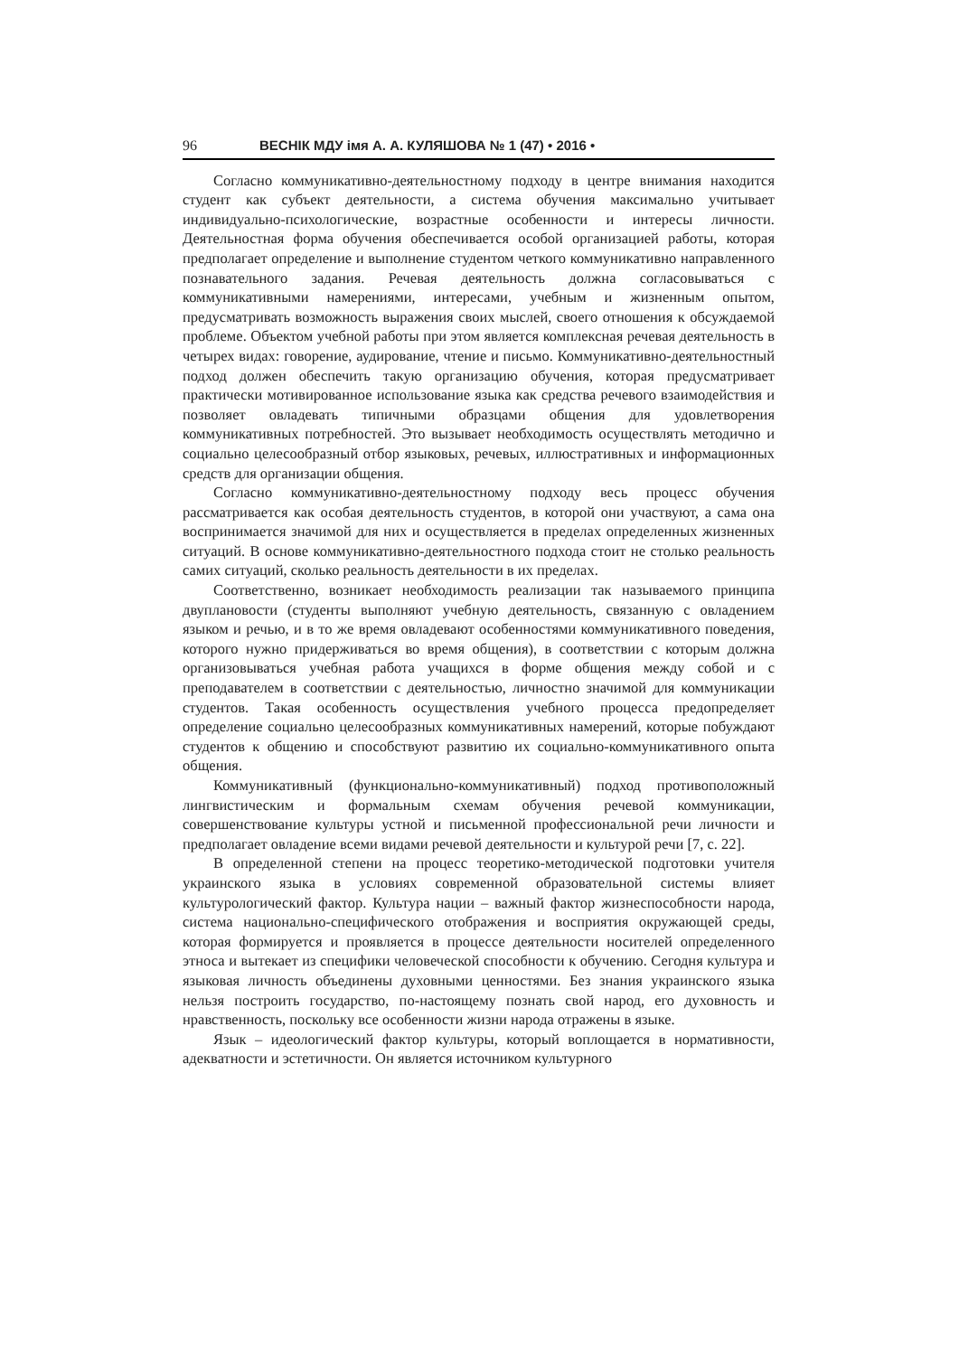96 ВЕСНІК МДУ імя А. А. КУЛЯШОВА № 1 (47) • 2016 •
Согласно коммуникативно-деятельностному подходу в центре внимания находится студент как субъект деятельности, а система обучения максимально учитывает индивидуально-психологические, возрастные особенности и интересы личности. Деятельностная форма обучения обеспечивается особой организацией работы, которая предполагает определение и выполнение студентом четкого коммуникативно направленного познавательного задания. Речевая деятельность должна согласовываться с коммуникативными намерениями, интересами, учебным и жизненным опытом, предусматривать возможность выражения своих мыслей, своего отношения к обсуждаемой проблеме. Объектом учебной работы при этом является комплексная речевая деятельность в четырех видах: говорение, аудирование, чтение и письмо. Коммуникативно-деятельностный подход должен обеспечить такую организацию обучения, которая предусматривает практически мотивированное использование языка как средства речевого взаимодействия и позволяет овладевать типичными образцами общения для удовлетворения коммуникативных потребностей. Это вызывает необходимость осуществлять методично и социально целесообразный отбор языковых, речевых, иллюстративных и информационных средств для организации общения.
Согласно коммуникативно-деятельностному подходу весь процесс обучения рассматривается как особая деятельность студентов, в которой они участвуют, а сама она воспринимается значимой для них и осуществляется в пределах определенных жизненных ситуаций. В основе коммуникативно-деятельностного подхода стоит не столько реальность самих ситуаций, сколько реальность деятельности в их пределах.
Соответственно, возникает необходимость реализации так называемого принципа двуплановости (студенты выполняют учебную деятельность, связанную с овладением языком и речью, и в то же время овладевают особенностями коммуникативного поведения, которого нужно придерживаться во время общения), в соответствии с которым должна организовываться учебная работа учащихся в форме общения между собой и с преподавателем в соответствии с деятельностью, личностно значимой для коммуникации студентов. Такая особенность осуществления учебного процесса предопределяет определение социально целесообразных коммуникативных намерений, которые побуждают студентов к общению и способствуют развитию их социально-коммуникативного опыта общения.
Коммуникативный (функционально-коммуникативный) подход противоположный лингвистическим и формальным схемам обучения речевой коммуникации, совершенствование культуры устной и письменной профессиональной речи личности и предполагает овладение всеми видами речевой деятельности и культурой речи [7, с. 22].
В определенной степени на процесс теоретико-методической подготовки учителя украинского языка в условиях современной образовательной системы влияет культурологический фактор. Культура нации – важный фактор жизнеспособности народа, система национально-специфического отображения и восприятия окружающей среды, которая формируется и проявляется в процессе деятельности носителей определенного этноса и вытекает из специфики человеческой способности к обучению. Сегодня культура и языковая личность объединены духовными ценностями. Без знания украинского языка нельзя построить государство, по-настоящему познать свой народ, его духовность и нравственность, поскольку все особенности жизни народа отражены в языке.
Язык – идеологический фактор культуры, который воплощается в нормативности, адекватности и эстетичности. Он является источником культурного